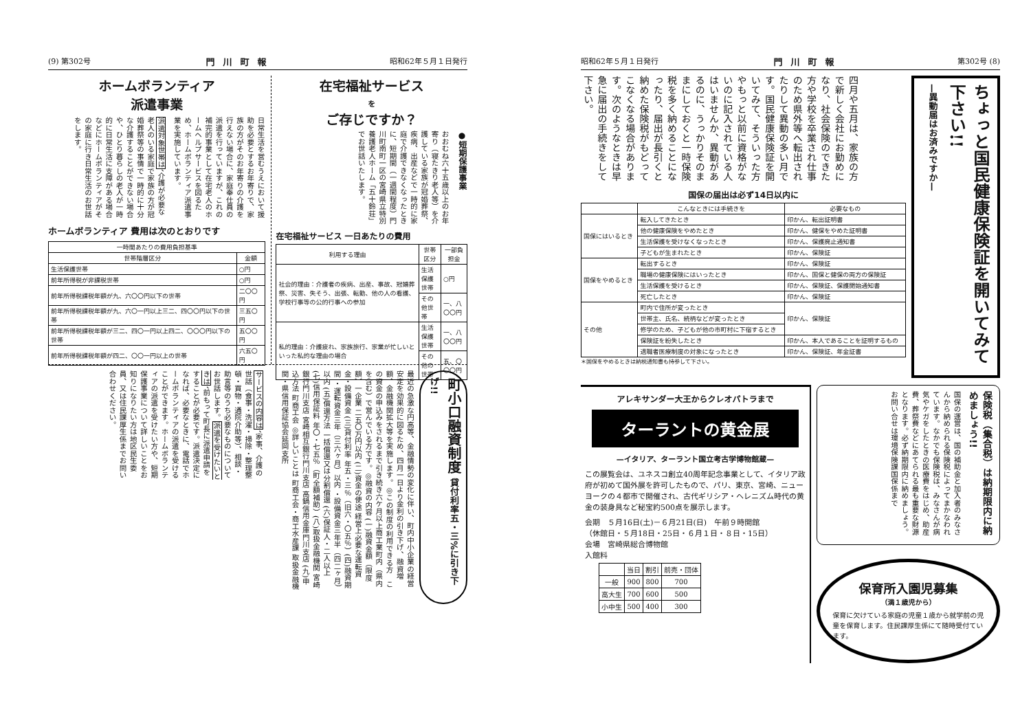(9) 第302号 門川町報 昭和62年５月１日発行
在宅福祉サービス
を
ご存じですか？
●短期保護事業
おおむね六十五歳以上のお年寄り（寝たきり老人等）を介護している家族が冠婚葬祭、疾病、出産などで一時的に家庭で介護できなくなったときに、短期間（一週間程度）門川町南町一区の宮崎県立特別養護老人ホーム「五十鈴荘」でお世話いたします。
在宅福祉サービス 一日あたりの費用
| 利用する理由 | 世帯区分 | 一部負担金 |
| --- | --- | --- |
| 社会的理由：介護者の疾病、出産、事故、冠婚葬祭、災害、失そう、出張、転勤、他の人の看護、学校行事等の公的行事への参加 | 生活保護世帯 | ○円 |
| | その他世帯 | 一、八〇〇円 |
| 私的理由：介護疲れ、家族旅行、家業が忙しいといった私的な理由の場合 | 生活保護世帯 | 一、八〇〇円 |
| | その他の世帯 | 五、〇〇〇円 |
ホームボランティア
派遣事業
日常生活を営むうえにおいて援助を必要とするお年寄りで、家族の方がそのお年寄りの介護を行えない場合に、家庭奉仕員の派遣を行っていますが、これの補完的事業として在宅老人のホームヘルプサービスを図るため、ホームボランティア派遣事業を実施しています。
派遣対象世帯は、介護が必要な老人のいる家庭で家族の方が冠婚葬祭等の事情で一時的に十分な介護することができない場合や、ひとり暮らしの老人が一時的に日常生活に支障がある場合などにホームボランティアがその家庭に行き日常生活のお世話をします。
ホームボランティア 費用は次のとおりです
| 一時間あたりの費用負担基準 | |
| --- | --- |
| 世帯階層区分 | 金額 |
| 生活保護世帯 | ○円 |
| 前年所得税が非課税世帯 | ○円 |
| 前年所得税課税年額が九、六〇〇円以下の世帯 | 二〇〇円 |
| 前年所得税課税年額が九、六〇一円以上三二、四〇〇円以下の世帯 | 三五〇円 |
| 前年所得税課税年額が三二、四〇一円以上四二、〇〇〇円以下の世帯 | 五〇〇円 |
| 前年所得税課税年額が四二、〇〇一円以上の世帯 | 六五〇円 |
町小口融資制度 貸付利率五・三%に引き下げ!!
最近の急激な円高等、金融情勢の変化に伴い、町内中小企業の経営安定を効果的に図るため、四月一日より金利の引き下げ、融資増額、金融機関拡大等を実施します。◎この制度の利用できる方　この資金の申込みをされるまで引き続き六ケ月以上商工業町内（県内を含む）で営んでいる方です。◎融資の内容 (一)融資金額（限度額）一企業 二五〇万円以内 (二)資金の使途 経営上必要な運転資金・設備資金 (三)貸付利率 年五・三％（旧六・〇五％）(四)融資期間 ・運転資金三年（三六ヶ月）以内 ・設備資金三年半（四二ヶ月）以内 (五)償還方法 一括償還又は分割償還 (六)保証人・二人以上 (七)信用保証料 年〇・七五％（町全額補助）(八)取扱金融機関 宮崎銀行門川支店 宮崎相互銀行門川支店 高鍋信用金庫門川支店 (九)申込方法 町商工会 ◎詳しいことは 町商工会・商工水産課 取扱金融機関・県信用保証協会延岡支所
サービスの内容は、家事、介護の世話（食事・洗濯・掃除・整理整頓・買物・通院介助等）、相談・助言等のうち必要なものについてお世話します。派遣を受けたいときは、前もって町長に派遣申請をすることが必要です。派遣決定になれば、必要なときに、電話でホームボランティアの派遣を受けることができます。ホームボランティアの派遣を受けたい方や、短期保護事業について詳しいことをお知りになりたい方は地区民生委員、又は住民課厚生係までお問い合わせください。
昭和62年５月１日発行 門川町報 第302号 (8)
ちょっと国民健康保険証を開いてみて下さい!!
—異動届はお済みですか—
四月や五月は、家族の方で新しく会社にお勤めになり、社会保険のできた方や学校を卒業され仕事のため県外等へ転出されたりして異動の多い月です。国民健康保険証を開いてみて、そういった方やもっと以前に資格がないのに記入されている人はいませんか、異動があるのに、うっかりそのままにしておくと一時保険税を多く納めることになったり、届出が長引くと納めた保険税がもどってこなくなる場合があります。次のようなときは早急に届出の手続きをして下さい。
国保の届出は必ず14日以内に
| | こんなときには手続きを | 必要なもの |
| --- | --- | --- |
| 国保にはいるとき | 転入してきたとき | 印かん、転出証明書 |
| | 他の健康保険をやめたとき | 印かん、健保をやめた証明書 |
| | 生活保護を受けなくなったとき | 印かん、保護廃止通知書 |
| | 子どもが生まれたとき | 印かん、保険証 |
| 国保をやめるとき | 転出するとき | 印かん、保険証 |
| | 職場の健康保険にはいったとき | 印かん、国保と健保の両方の保険証 |
| | 生活保護を受けるとき | 印かん、保険証、保護開始通知書 |
| | 死亡したとき | 印かん、保険証 |
| その他 | 町内で住所が変ったとき | 印かん、保険証 |
| | 世帯主、氏名、続柄などが変ったとき | |
| | 修学のため、子どもが他の市町村に下宿するとき | |
| | 保険証を紛失したとき | 印かん、本人であることを証明するもの |
| | 退職者医療制度の対象になったとき | 印かん、保険証、年金証書 |
＊国保をやめるときは納税通知書も持参して下さい。
アレキサンダー大王からクレオパトラまで
ターラントの黄金展
—イタリア、ターラント国立考古学博物館蔵—
この展覧会は、ユネスコ創立40周年記念事業として、イタリア政府が初めて国外展を許可したもので、パリ、東京、宮崎、ニューヨークの４都市で開催され、古代ギリシア・ヘレニズム時代の黄金の装身具など秘宝約500点を展示します。
会期　５月16日(土)－６月21日(日)　午前９時開館
（休館日・５月18日・25日・６月１日・８日・15日）
会場　宮崎県総合博物館
入館料
| | 当日 | 割引 | 前売・団体 |
| --- | --- | --- | --- |
| 一般 | 900 | 800 | 700 |
| 高大生 | 700 | 600 | 500 |
| 小中生 | 500 | 400 | 300 |
保険税（集合税）は納期限内に納めましょう!!
国保の運営は、国の補助金と加入者のみなさんから納められる保険税によってまかなわれています。なかでも保険税は、みなさんが病気やケガをしたときの医療費をはじめ、助産費、葬祭費などにあてられる最も重要な財源となります。必ず納期限内に納めましょう。お問い合せは環境保険課国保係まで
保育所入園児募集
（満１歳児から）
保育に欠けている家庭の児童１歳から就学前の児童を保育します。住民課厚生係にて随時受付ています。